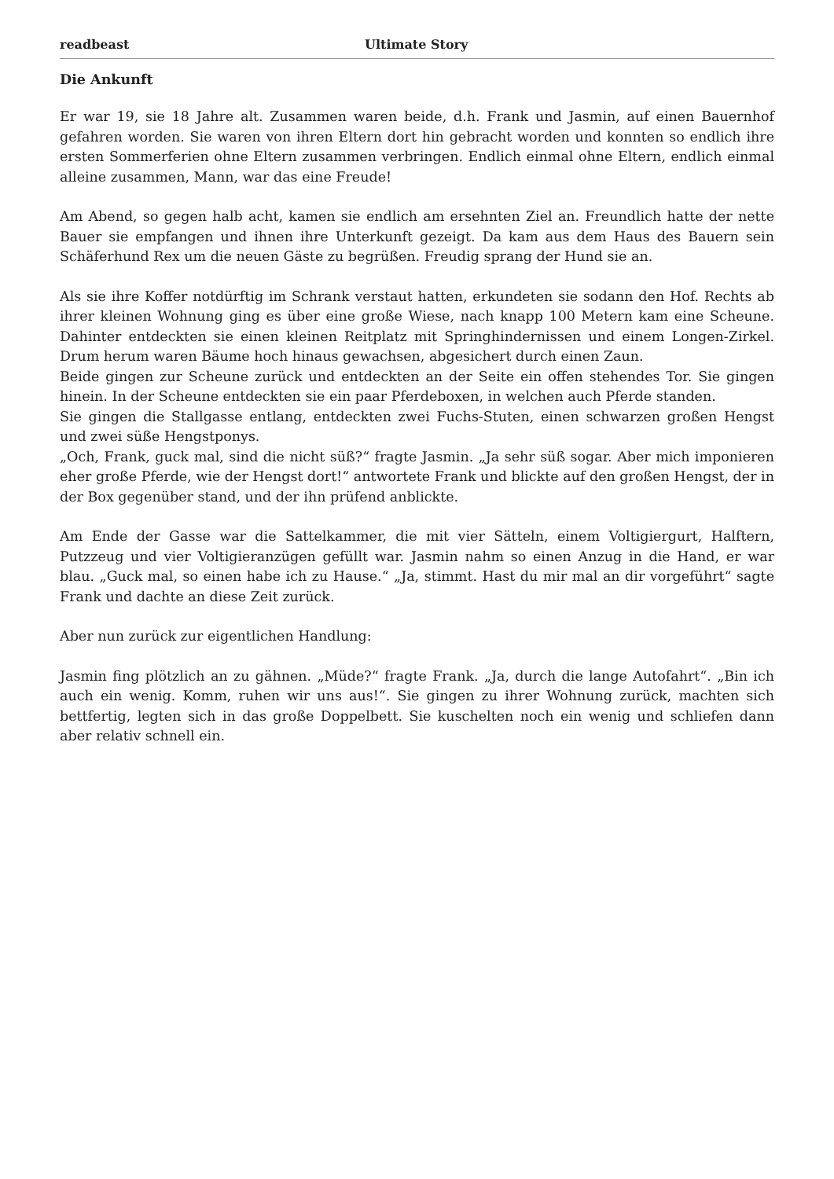readbeast Ultimate Story
Die Ankunft
Er war 19, sie 18 Jahre alt. Zusammen waren beide, d.h. Frank und Jasmin, auf einen Bauernhof gefahren worden. Sie waren von ihren Eltern dort hin gebracht worden und konnten so endlich ihre ersten Sommerferien ohne Eltern zusammen verbringen. Endlich einmal ohne Eltern, endlich einmal alleine zusammen, Mann, war das eine Freude!
Am Abend, so gegen halb acht, kamen sie endlich am ersehnten Ziel an. Freundlich hatte der nette Bauer sie empfangen und ihnen ihre Unterkunft gezeigt. Da kam aus dem Haus des Bauern sein Schäferhund Rex um die neuen Gäste zu begrüßen. Freudig sprang der Hund sie an.
Als sie ihre Koffer notdürftig im Schrank verstaut hatten, erkundeten sie sodann den Hof. Rechts ab ihrer kleinen Wohnung ging es über eine große Wiese, nach knapp 100 Metern kam eine Scheune. Dahinter entdeckten sie einen kleinen Reitplatz mit Springhindernissen und einem Longen-Zirkel. Drum herum waren Bäume hoch hinaus gewachsen, abgesichert durch einen Zaun.
Beide gingen zur Scheune zurück und entdeckten an der Seite ein offen stehendes Tor. Sie gingen hinein. In der Scheune entdeckten sie ein paar Pferdeboxen, in welchen auch Pferde standen.
Sie gingen die Stallgasse entlang, entdeckten zwei Fuchs-Stuten, einen schwarzen großen Hengst und zwei süße Hengstponys.
„Och, Frank, guck mal, sind die nicht süß?“ fragte Jasmin. „Ja sehr süß sogar. Aber mich imponieren eher große Pferde, wie der Hengst dort!“ antwortete Frank und blickte auf den großen Hengst, der in der Box gegenüber stand, und der ihn prüfend anblickte.
Am Ende der Gasse war die Sattelkammer, die mit vier Sätteln, einem Voltigiergurt, Halftern, Putzzeug und vier Voltigieranzügen gefüllt war. Jasmin nahm so einen Anzug in die Hand, er war blau. „Guck mal, so einen habe ich zu Hause.“ „Ja, stimmt. Hast du mir mal an dir vorgeführt“ sagte Frank und dachte an diese Zeit zurück.
Aber nun zurück zur eigentlichen Handlung:
Jasmin fing plötzlich an zu gähnen. „Müde?“ fragte Frank. „Ja, durch die lange Autofahrt“. „Bin ich auch ein wenig. Komm, ruhen wir uns aus!“. Sie gingen zu ihrer Wohnung zurück, machten sich bettfertig, legten sich in das große Doppelbett. Sie kuschelten noch ein wenig und schliefen dann aber relativ schnell ein.